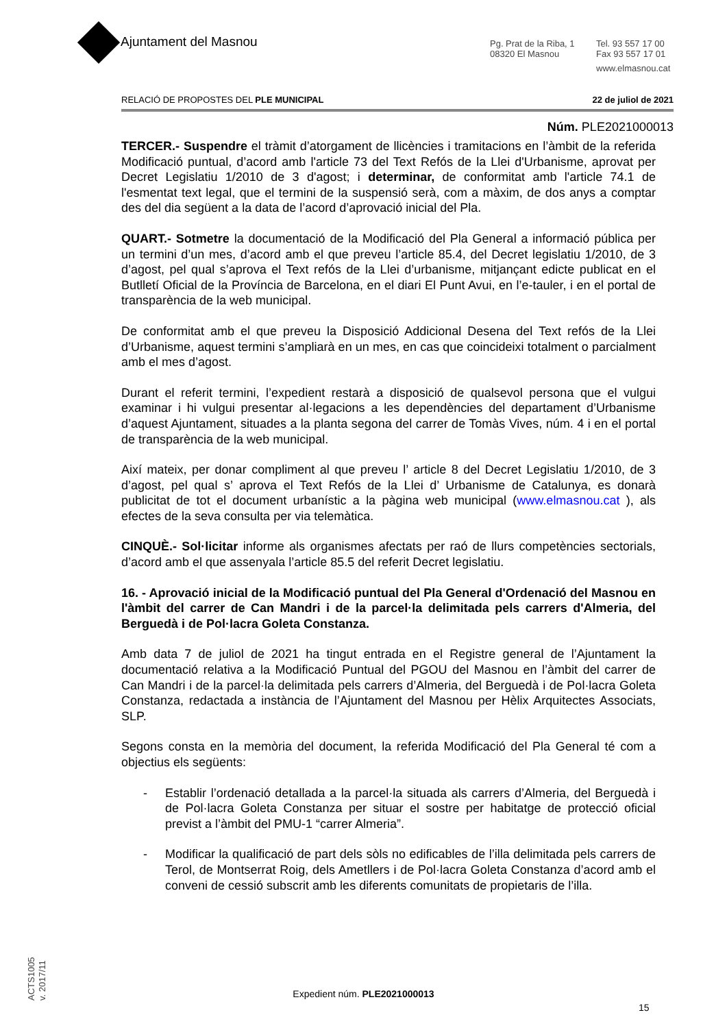Ajuntament del Masnou
Pg. Prat de la Riba, 1
08320 El Masnou
Tel. 93 557 17 00
Fax 93 557 17 01
www.elmasnou.cat
RELACIÓ DE PROPOSTES DEL PLE MUNICIPAL 22 de juliol de 2021
Núm. PLE2021000013
TERCER.- Suspendre el tràmit d’atorgament de llicències i tramitacions en l’àmbit de la referida Modificació puntual, d’acord amb l'article 73 del Text Refós de la Llei d'Urbanisme, aprovat per Decret Legislatiu 1/2010 de 3 d'agost; i determinar, de conformitat amb l'article 74.1 de l'esmentat text legal, que el termini de la suspensió serà, com a màxim, de dos anys a comptar des del dia següent a la data de l’acord d’aprovació inicial del Pla.
QUART.- Sotmetre la documentació de la Modificació del Pla General a informació pública per un termini d’un mes, d’acord amb el que preveu l’article 85.4, del Decret legislatiu 1/2010, de 3 d’agost, pel qual s’aprova el Text refós de la Llei d’urbanisme, mitjançant edicte publicat en el Butlletí Oficial de la Província de Barcelona, en el diari El Punt Avui, en l’e-tauler, i en el portal de transparència de la web municipal.
De conformitat amb el que preveu la Disposició Addicional Desena del Text refós de la Llei d’Urbanisme, aquest termini s’ampliarà en un mes, en cas que coincideixi totalment o parcialment amb el mes d’agost.
Durant el referit termini, l’expedient restarà a disposició de qualsevol persona que el vulgui examinar i hi vulgui presentar al·legacions a les dependències del departament d’Urbanisme d’aquest Ajuntament, situades a la planta segona del carrer de Tomàs Vives, núm. 4 i en el portal de transparència de la web municipal.
Així mateix, per donar compliment al que preveu l’ article 8 del Decret Legislatiu 1/2010, de 3 d’agost, pel qual s’ aprova el Text Refós de la Llei d’ Urbanisme de Catalunya, es donarà publicitat de tot el document urbanístic a la pàgina web municipal (www.elmasnou.cat ), als efectes de la seva consulta per via telemàtica.
CINQUÈ.- Sol·licitar informe als organismes afectats per raó de llurs competències sectorials, d’acord amb el que assenyala l’article 85.5 del referit Decret legislatiu.
16. - Aprovació inicial de la Modificació puntual del Pla General d'Ordenació del Masnou en l'àmbit del carrer de Can Mandri i de la parcel·la delimitada pels carrers d'Almeria, del Berguedà i de Pol·lacra Goleta Constanza.
Amb data 7 de juliol de 2021 ha tingut entrada en el Registre general de l’Ajuntament la documentació relativa a la Modificació Puntual del PGOU del Masnou en l’àmbit del carrer de Can Mandri i de la parcel·la delimitada pels carrers d’Almeria, del Berguedà i de Pol·lacra Goleta Constanza, redactada a instància de l’Ajuntament del Masnou per Hèlix Arquitectes Associats, SLP.
Segons consta en la memòria del document, la referida Modificació del Pla General té com a objectius els següents:
- Establir l’ordenació detallada a la parcel·la situada als carrers d’Almeria, del Berguedà i de Pol·lacra Goleta Constanza per situar el sostre per habitatge de protecció oficial previst a l’àmbit del PMU-1 “carrer Almeria”.
- Modificar la qualificació de part dels sòls no edificables de l’illa delimitada pels carrers de Terol, de Montserrat Roig, dels Ametllers i de Pol·lacra Goleta Constanza d’acord amb el conveni de cessió subscrit amb les diferents comunitats de propietaris de l’illa.
ACTS1005
v. 2017/11
Expedient núm. PLE2021000013
15